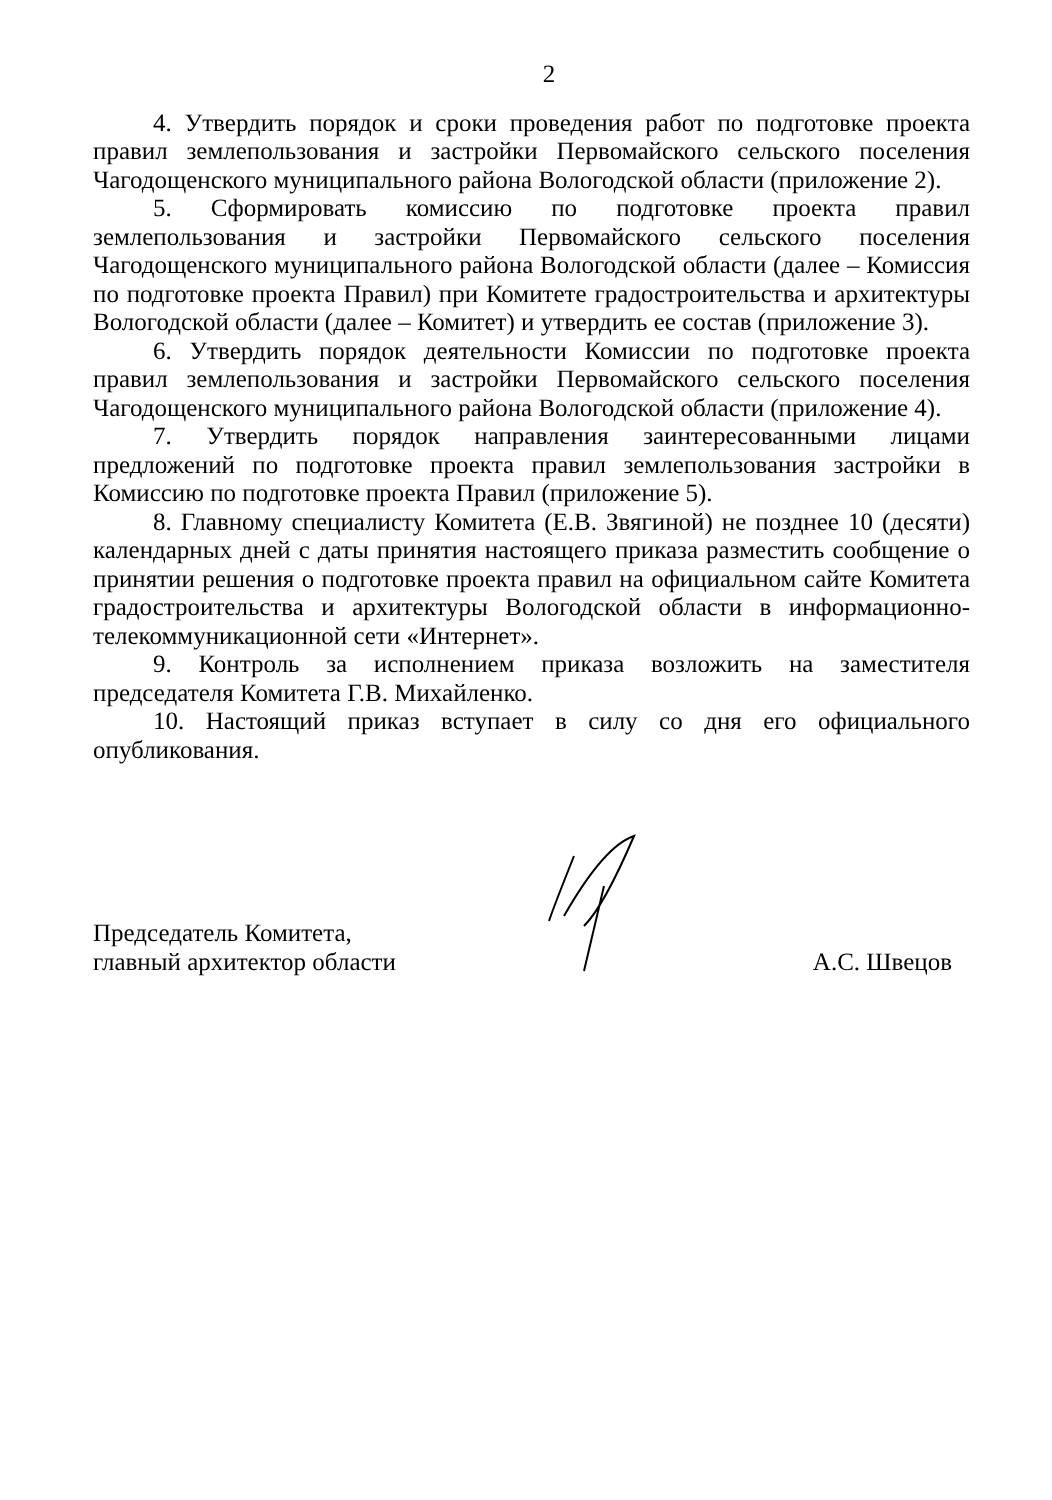2
4. Утвердить порядок и сроки проведения работ по подготовке проекта правил землепользования и застройки Первомайского сельского поселения Чагодощенского муниципального района Вологодской области (приложение 2).
5. Сформировать комиссию по подготовке проекта правил землепользования и застройки Первомайского сельского поселения Чагодощенского муниципального района Вологодской области (далее – Комиссия по подготовке проекта Правил) при Комитете градостроительства и архитектуры Вологодской области (далее – Комитет) и утвердить ее состав (приложение 3).
6. Утвердить порядок деятельности Комиссии по подготовке проекта правил землепользования и застройки Первомайского сельского поселения Чагодощенского муниципального района Вологодской области (приложение 4).
7. Утвердить порядок направления заинтересованными лицами предложений по подготовке проекта правил землепользования застройки в Комиссию по подготовке проекта Правил (приложение 5).
8. Главному специалисту Комитета (Е.В. Звягиной) не позднее 10 (десяти) календарных дней с даты принятия настоящего приказа разместить сообщение о принятии решения о подготовке проекта правил на официальном сайте Комитета градостроительства и архитектуры Вологодской области в информационно-телекоммуникационной сети «Интернет».
9. Контроль за исполнением приказа возложить на заместителя председателя Комитета Г.В. Михайленко.
10. Настоящий приказ вступает в силу со дня его официального опубликования.
Председатель Комитета,
главный архитектор области
А.С. Швецов